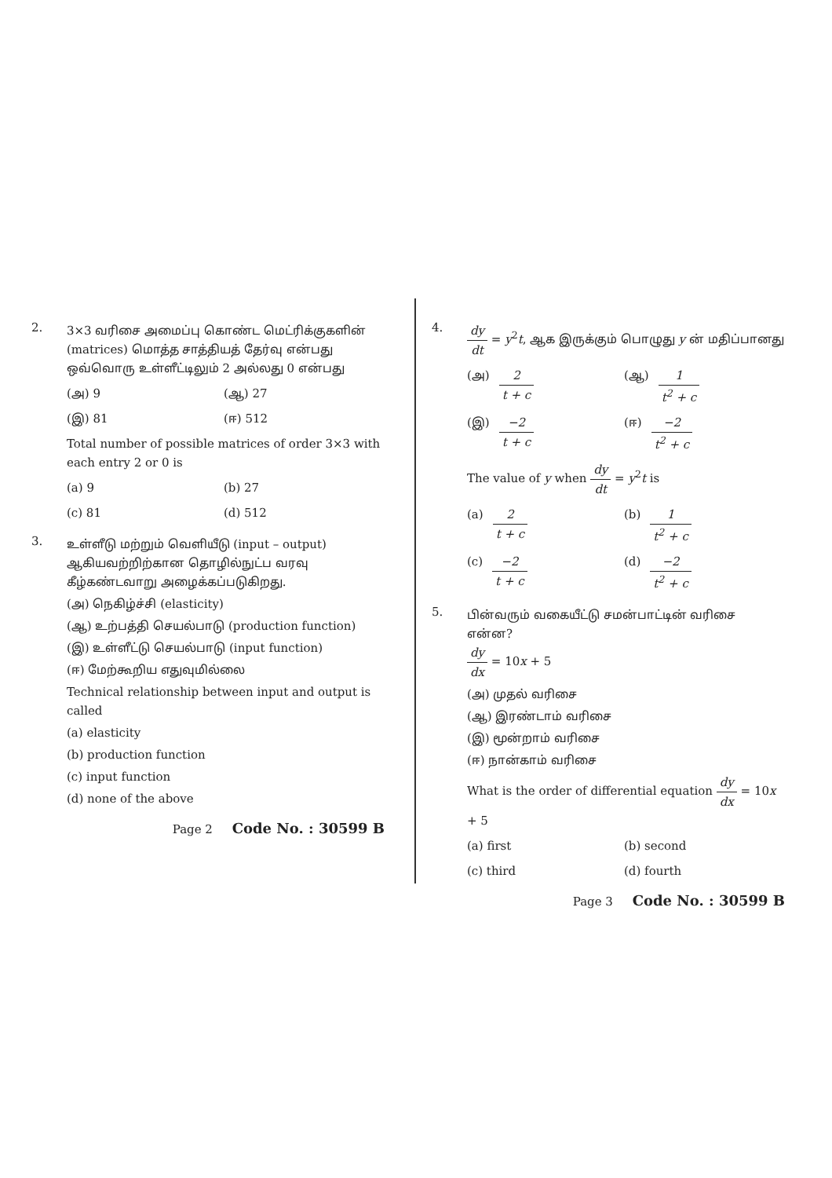2.
3×3 வரிசை அமைப்பு கொண்ட மெட்ரிக்குகளின் (matrices) மொத்த சாத்தியத் தேர்வு என்பது ஒவ்வொரு உள்ளீட்டிலும் 2 அல்லது 0 என்பது
(அ) 9
(ஆ) 27
(இ) 81
(ஈ) 512
Total number of possible matrices of order 3×3 with each entry 2 or 0 is
(a) 9
(b) 27
(c) 81
(d) 512
3.
உள்ளீடு மற்றும் வெளியீடு (input – output) ஆகியவற்றிற்கான தொழில்நுட்ப வரவு கீழ்கண்டவாறு அழைக்கப்படுகிறது.
(அ) நெகிழ்ச்சி (elasticity)
(ஆ) உற்பத்தி செயல்பாடு (production function)
(இ) உள்ளீட்டு செயல்பாடு (input function)
(ஈ) மேற்கூறிய எதுவுமில்லை
Technical relationship between input and output is called
(a) elasticity
(b) production function
(c) input function
(d) none of the above
Page 2 Code No. : 30599 B
4.
dy dt = y<sup>2</sup>t, ஆக இருக்கும் பொழுது y ன் மதிப்பானது
(அ) 2 t + c
(ஆ) 1 t<sup>2</sup> + c
(இ) −2 t + c
(ஈ) −2 t<sup>2</sup> + c
The value of y when dy dt = y<sup>2</sup>t is
(a) 2 t + c
(b) 1 t<sup>2</sup> + c
(c) −2 t + c
(d) −2 t<sup>2</sup> + c
5.
பின்வரும் வகையீட்டு சமன்பாட்டின் வரிசை என்ன?
dy dx = 10x + 5
(அ) முதல் வரிசை
(ஆ) இரண்டாம் வரிசை
(இ) மூன்றாம் வரிசை
(ஈ) நான்காம் வரிசை
What is the order of differential equation dy dx = 10x + 5
(a) first
(b) second
(c) third
(d) fourth
Page 3 Code No. : 30599 B